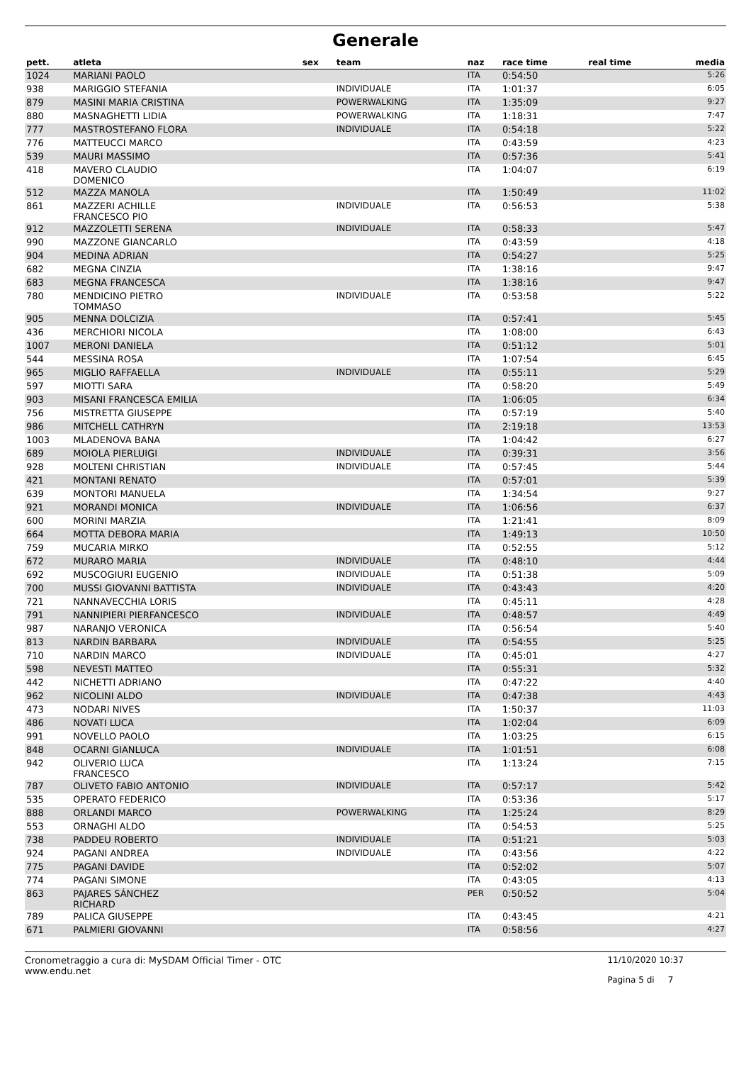Generale
| pett. | atleta | sex | team | naz | race time | real time | media |
| --- | --- | --- | --- | --- | --- | --- | --- |
| 1024 | MARIANI PAOLO | | | ITA | 0:54:50 | | 5:26 |
| 938 | MARIGGIO STEFANIA | | INDIVIDUALE | ITA | 1:01:37 | | 6:05 |
| 879 | MASINI MARIA CRISTINA | | POWERWALKING | ITA | 1:35:09 | | 9:27 |
| 880 | MASNAGHETTI LIDIA | | POWERWALKING | ITA | 1:18:31 | | 7:47 |
| 777 | MASTROSTEFANO FLORA | | INDIVIDUALE | ITA | 0:54:18 | | 5:22 |
| 776 | MATTEUCCI MARCO | | | ITA | 0:43:59 | | 4:23 |
| 539 | MAURI MASSIMO | | | ITA | 0:57:36 | | 5:41 |
| 418 | MAVERO CLAUDIO DOMENICO | | | ITA | 1:04:07 | | 6:19 |
| 512 | MAZZA MANOLA | | | ITA | 1:50:49 | | 11:02 |
| 861 | MAZZERI ACHILLE FRANCESCO PIO | | INDIVIDUALE | ITA | 0:56:53 | | 5:38 |
| 912 | MAZZOLETTI SERENA | | INDIVIDUALE | ITA | 0:58:33 | | 5:47 |
| 990 | MAZZONE GIANCARLO | | | ITA | 0:43:59 | | 4:18 |
| 904 | MEDINA ADRIAN | | | ITA | 0:54:27 | | 5:25 |
| 682 | MEGNA CINZIA | | | ITA | 1:38:16 | | 9:47 |
| 683 | MEGNA FRANCESCA | | | ITA | 1:38:16 | | 9:47 |
| 780 | MENDICINO PIETRO TOMMASO | | INDIVIDUALE | ITA | 0:53:58 | | 5:22 |
| 905 | MENNA DOLCIZIA | | | ITA | 0:57:41 | | 5:45 |
| 436 | MERCHIORI NICOLA | | | ITA | 1:08:00 | | 6:43 |
| 1007 | MERONI DANIELA | | | ITA | 0:51:12 | | 5:01 |
| 544 | MESSINA ROSA | | | ITA | 1:07:54 | | 6:45 |
| 965 | MIGLIO RAFFAELLA | | INDIVIDUALE | ITA | 0:55:11 | | 5:29 |
| 597 | MIOTTI SARA | | | ITA | 0:58:20 | | 5:49 |
| 903 | MISANI FRANCESCA EMILIA | | | ITA | 1:06:05 | | 6:34 |
| 756 | MISTRETTA GIUSEPPE | | | ITA | 0:57:19 | | 5:40 |
| 986 | MITCHELL CATHRYN | | | ITA | 2:19:18 | | 13:53 |
| 1003 | MLADENOVA BANA | | | ITA | 1:04:42 | | 6:27 |
| 689 | MOIOLA PIERLUIGI | | INDIVIDUALE | ITA | 0:39:31 | | 3:56 |
| 928 | MOLTENI CHRISTIAN | | INDIVIDUALE | ITA | 0:57:45 | | 5:44 |
| 421 | MONTANI RENATO | | | ITA | 0:57:01 | | 5:39 |
| 639 | MONTORI MANUELA | | | ITA | 1:34:54 | | 9:27 |
| 921 | MORANDI MONICA | | INDIVIDUALE | ITA | 1:06:56 | | 6:37 |
| 600 | MORINI MARZIA | | | ITA | 1:21:41 | | 8:09 |
| 664 | MOTTA DEBORA MARIA | | | ITA | 1:49:13 | | 10:50 |
| 759 | MUCARIA MIRKO | | | ITA | 0:52:55 | | 5:12 |
| 672 | MURARO MARIA | | INDIVIDUALE | ITA | 0:48:10 | | 4:44 |
| 692 | MUSCOGIURI EUGENIO | | INDIVIDUALE | ITA | 0:51:38 | | 5:09 |
| 700 | MUSSI GIOVANNI BATTISTA | | INDIVIDUALE | ITA | 0:43:43 | | 4:20 |
| 721 | NANNAVECCHIA LORIS | | | ITA | 0:45:11 | | 4:28 |
| 791 | NANNIPIERI PIERFANCESCO | | INDIVIDUALE | ITA | 0:48:57 | | 4:49 |
| 987 | NARANJO VERONICA | | | ITA | 0:56:54 | | 5:40 |
| 813 | NARDIN BARBARA | | INDIVIDUALE | ITA | 0:54:55 | | 5:25 |
| 710 | NARDIN MARCO | | INDIVIDUALE | ITA | 0:45:01 | | 4:27 |
| 598 | NEVESTI MATTEO | | | ITA | 0:55:31 | | 5:32 |
| 442 | NICHETTI ADRIANO | | | ITA | 0:47:22 | | 4:40 |
| 962 | NICOLINI ALDO | | INDIVIDUALE | ITA | 0:47:38 | | 4:43 |
| 473 | NODARI NIVES | | | ITA | 1:50:37 | | 11:03 |
| 486 | NOVATI LUCA | | | ITA | 1:02:04 | | 6:09 |
| 991 | NOVELLO PAOLO | | | ITA | 1:03:25 | | 6:15 |
| 848 | OCARNI GIANLUCA | | INDIVIDUALE | ITA | 1:01:51 | | 6:08 |
| 942 | OLIVERIO LUCA FRANCESCO | | | ITA | 1:13:24 | | 7:15 |
| 787 | OLIVETO FABIO ANTONIO | | INDIVIDUALE | ITA | 0:57:17 | | 5:42 |
| 535 | OPERATO FEDERICO | | | ITA | 0:53:36 | | 5:17 |
| 888 | ORLANDI MARCO | | POWERWALKING | ITA | 1:25:24 | | 8:29 |
| 553 | ORNAGHI ALDO | | | ITA | 0:54:53 | | 5:25 |
| 738 | PADDEU ROBERTO | | INDIVIDUALE | ITA | 0:51:21 | | 5:03 |
| 924 | PAGANI ANDREA | | INDIVIDUALE | ITA | 0:43:56 | | 4:22 |
| 775 | PAGANI DAVIDE | | | ITA | 0:52:02 | | 5:07 |
| 774 | PAGANI SIMONE | | | ITA | 0:43:05 | | 4:13 |
| 863 | PAJARES SÁNCHEZ RICHARD | | | PER | 0:50:52 | | 5:04 |
| 789 | PALICA GIUSEPPE | | | ITA | 0:43:45 | | 4:21 |
| 671 | PALMIERI GIOVANNI | | | ITA | 0:58:56 | | 4:27 |
Cronometraggio a cura di: MySDAM Official Timer - OTC
www.endu.net
11/10/2020 10:37
Pagina 5 di 7